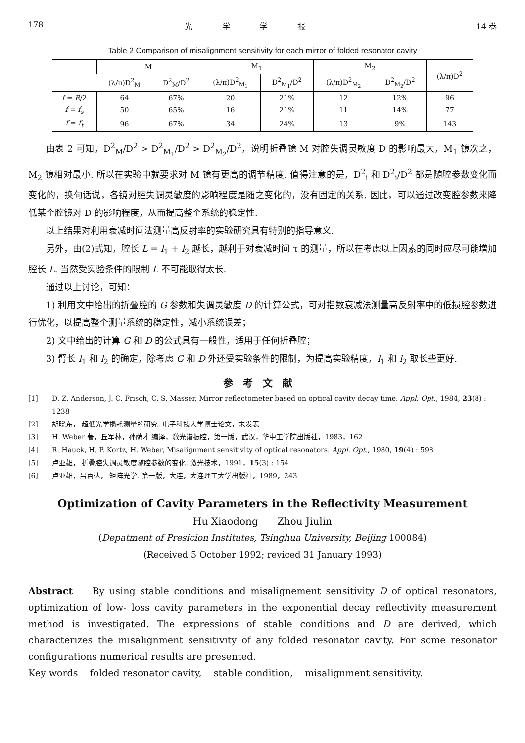178 光学学报 14 卷
Table 2 Comparison of misalignment sensitivity for each mirror of folded resonator cavity
| | M | | M<sub>1</sub> | | M<sub>2</sub> | | (λ/π)D<sup>2</sup> |
| --- | --- | --- | --- | --- | --- | --- | --- |
| | (λ/π)D<sup>2</sup><sub>M</sub> | D<sup>2</sup><sub>M</sub>/D<sup>2</sup> | (λ/π)D<sup>2</sup><sub>M<sub>1</sub></sub> | D<sup>2</sup><sub>M<sub>1</sub></sub>/D<sup>2</sup> | (λ/π)D<sup>2</sup><sub>M<sub>2</sub></sub> | D<sup>2</sup><sub>M<sub>2</sub></sub>/D<sup>2</sup> | |
| f = R /2 | 64 | 67% | 20 | 21% | 12 | 12% | 96 |
| f = f<sub>s</sub> | 50 | 65% | 16 | 21% | 11 | 14% | 77 |
| f = f<sub>t</sub> | 96 | 67% | 34 | 24% | 13 | 9% | 143 |
由表 2 可知，D<sup>2</sup><sub>M</sub>/D<sup>2</sup> > D<sup>2</sup><sub>M<sub>1</sub></sub>/D<sup>2</sup> > D<sup>2</sup><sub>M<sub>2</sub></sub>/D<sup>2</sup>，说明折叠镜 M 对腔失调灵敏度 D 的影响最大，M<sub>1</sub> 镜次之，M<sub>2</sub> 镜相对最小. 所以在实验中就要求对 M 镜有更高的调节精度. 值得注意的是，D<sup>2</sup><sub>i</sub> 和 D<sup>2</sup><sub>i</sub>/D<sup>2</sup> 都是随腔参数变化而变化的，换句话说，各镜对腔失调灵敏度的影响程度是随之变化的，没有固定的关系. 因此，可以通过改变腔参数来降低某个腔镜对 D 的影响程度，从而提高整个系统的稳定性.
以上结果对利用衰减时间法测量高反射率的实验研究具有特别的指导意义.
另外，由(2)式知，腔长 L = l<sub>1</sub> + l<sub>2</sub> 越长，越利于对衰减时间 τ 的测量，所以在考虑以上因素的同时应尽可能增加腔长 L. 当然受实验条件的限制 L 不可能取得太长.
通过以上讨论，可知：
1) 利用文中给出的折叠腔的 G 参数和失调灵敏度 D 的计算公式，可对指数衰减法测量高反射率中的低损腔参数进行优化，以提高整个测量系统的稳定性，减小系统误差；
2) 文中给出的计算 G 和 D 的公式具有一般性，适用于任何折叠腔；
3) 臂长 l<sub>1</sub> 和 l<sub>2</sub> 的确定，除考虑 G 和 D 外还受实验条件的限制，为提高实验精度，l<sub>1</sub> 和 l<sub>2</sub> 取长些更好.
参考文献
[1] D. Z. Anderson, J. C. Frisch, C. S. Masser, Mirror reflectometer based on optical cavity decay time. Appl. Opt., 1984, 23(8) : 1238
[2] 胡晓东， 超低光学损耗测量的研究. 电子科技大学博士论文，未发表
[3] H. Weber 著，丘军林，孙荫才 编译，激光谐振腔，第一版，武汉，华中工学院出版社，1983，162
[4] R. Hauck, H. P. Kortz, H. Weber, Misalignment sensitivity of optical resonators. Appl. Opt., 1980, 19(4) : 598
[5] 卢亚雄， 折叠腔失调灵敏度随腔参数的变化. 激光技术，1991，15(3) : 154
[6] 卢亚雄，吕百达， 矩阵光学. 第一版，大连，大连理工大学出版社，1989，243
Optimization of Cavity Parameters in the Reflectivity Measurement
Hu Xiaodong Zhou Jiulin
(Depatment of Presicion Institutes, Tsinghua University, Beijing 100084)
(Received 5 October 1992; reviced 31 January 1993)
Abstract By using stable conditions and misalignement sensitivity D of optical resonators, optimization of low- loss cavity parameters in the exponential decay reflectivity measurement method is investigated. The expressions of stable conditions and D are derived, which characterizes the misalignment sensitivity of any folded resonator cavity. For some resonator configurations numerical results are presented.
Key words folded resonator cavity, stable condition, misalignment sensitivity.